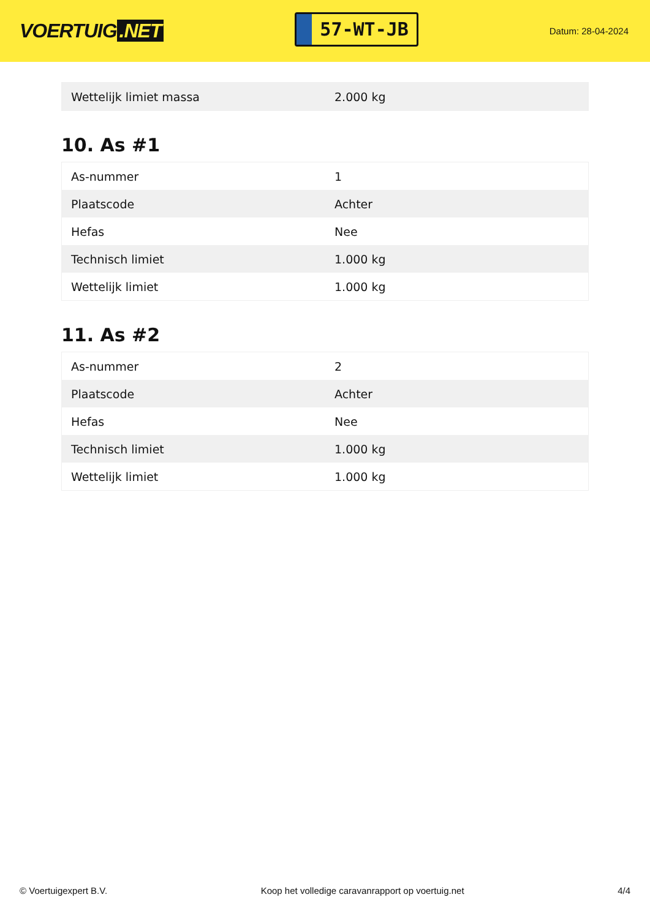VOERTUIG.NET
57-WT-JB
Datum: 28-04-2024
| Wettelijk limiet massa | 2.000 kg |
10. As #1
| As-nummer | 1 |
| Plaatscode | Achter |
| Hefas | Nee |
| Technisch limiet | 1.000 kg |
| Wettelijk limiet | 1.000 kg |
11. As #2
| As-nummer | 2 |
| Plaatscode | Achter |
| Hefas | Nee |
| Technisch limiet | 1.000 kg |
| Wettelijk limiet | 1.000 kg |
© Voertuigexpert B.V. Koop het volledige caravanrapport op voertuig.net 4/4